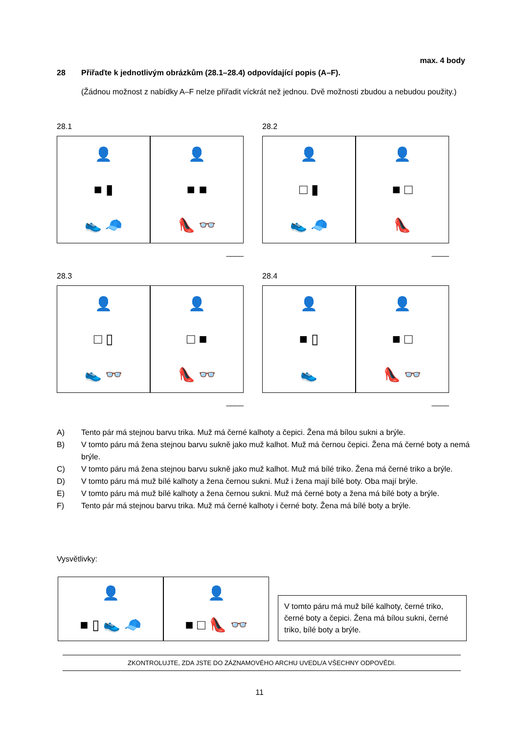max. 4 body
28 Přiřaďte k jednotlivým obrázkům (28.1–28.4) odpovídající popis (A–F).
(Žádnou možnost z nabídky A–F nelze přiřadit víckrát než jednou. Dvě možnosti zbudou a nebudou použity.)
28.1
👤
■ ▮
👟 🧢
👤
■ ■
👠 👓
____
28.2
👤
□ ▮
👟 🧢
👤
■ □
👠
____
28.3
👤
□ ▯
👟 👓
👤
□ ■
👠 👓
____
28.4
👤
■ ▯
👟
👤
■ □
👠 👓
____
A) Tento pár má stejnou barvu trika. Muž má černé kalhoty a čepici. Žena má bílou sukni a brýle.
B) V tomto páru má žena stejnou barvu sukně jako muž kalhot. Muž má černou čepici. Žena má černé boty a nemá brýle.
C) V tomto páru má žena stejnou barvu sukně jako muž kalhot. Muž má bílé triko. Žena má černé triko a brýle.
D) V tomto páru má muž bílé kalhoty a žena černou sukni. Muž i žena mají bílé boty. Oba mají brýle.
E) V tomto páru má muž bílé kalhoty a žena černou sukni. Muž má černé boty a žena má bílé boty a brýle.
F) Tento pár má stejnou barvu trika. Muž má černé kalhoty i černé boty. Žena má bílé boty a brýle.
Vysvětlivky:
👤
■ ▯ 👟 🧢
👤
■ □ 👠 👓
V tomto páru má muž bílé kalhoty, černé triko, černé boty a čepici. Žena má bílou sukni, černé triko, bílé boty a brýle.
ZKONTROLUJTE, ZDA JSTE DO ZÁZNAMOVÉHO ARCHU UVEDL/A VŠECHNY ODPOVĚDI.
11